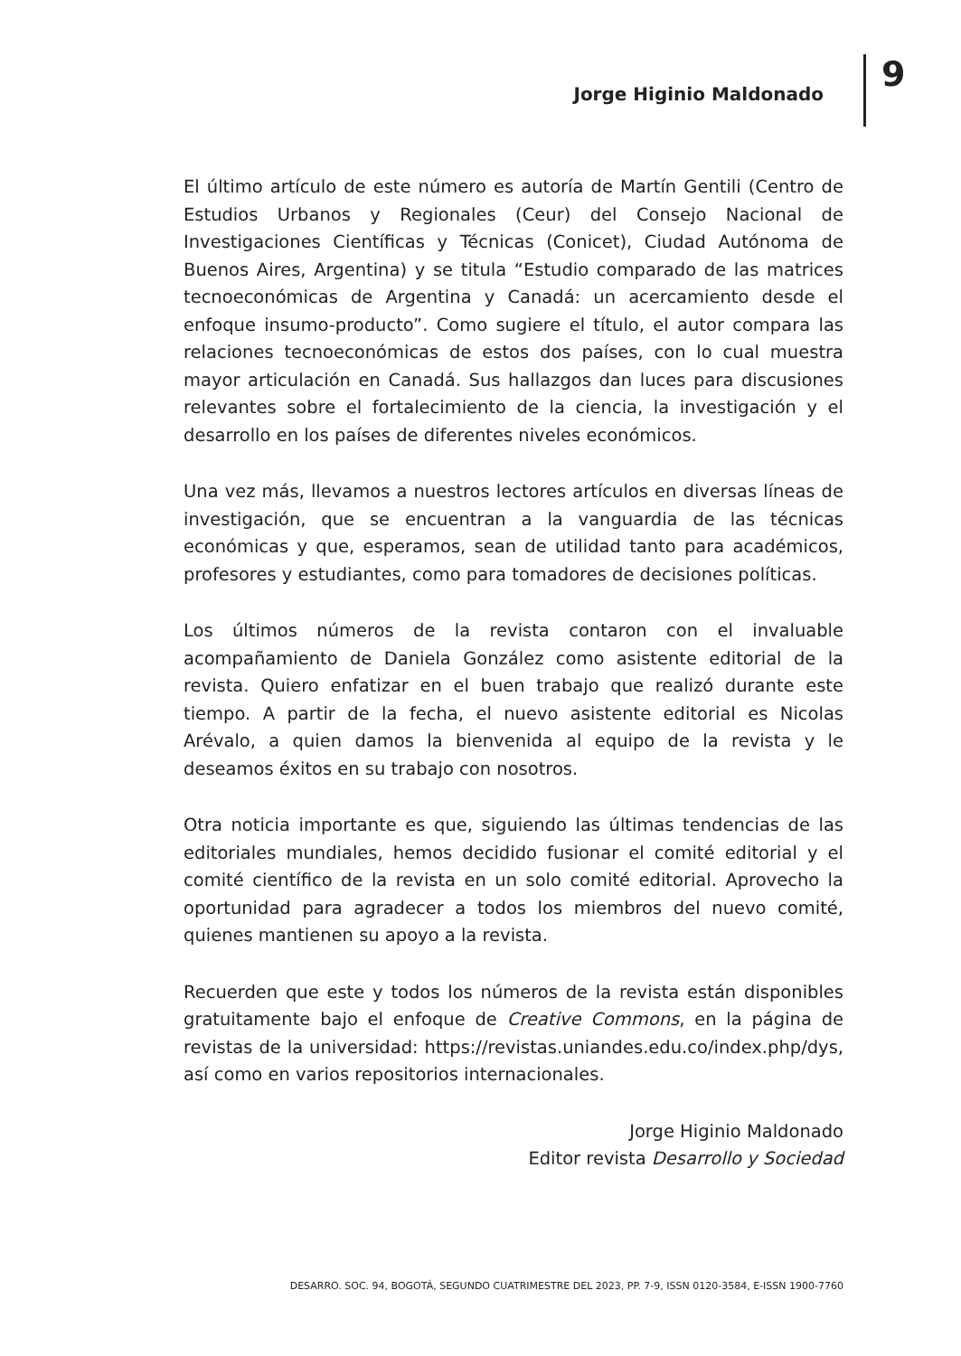Jorge Higinio Maldonado 9
El último artículo de este número es autoría de Martín Gentili (Centro de Estudios Urbanos y Regionales (Ceur) del Consejo Nacional de Investigaciones Científicas y Técnicas (Conicet), Ciudad Autónoma de Buenos Aires, Argentina) y se titula “Estudio comparado de las matrices tecnoeconómicas de Argentina y Canadá: un acercamiento desde el enfoque insumo-producto”. Como sugiere el título, el autor compara las relaciones tecnoeconómicas de estos dos países, con lo cual muestra mayor articulación en Canadá. Sus hallazgos dan luces para discusiones relevantes sobre el fortalecimiento de la ciencia, la investigación y el desarrollo en los países de diferentes niveles económicos.
Una vez más, llevamos a nuestros lectores artículos en diversas líneas de investigación, que se encuentran a la vanguardia de las técnicas económicas y que, esperamos, sean de utilidad tanto para académicos, profesores y estudiantes, como para tomadores de decisiones políticas.
Los últimos números de la revista contaron con el invaluable acompañamiento de Daniela González como asistente editorial de la revista. Quiero enfatizar en el buen trabajo que realizó durante este tiempo. A partir de la fecha, el nuevo asistente editorial es Nicolas Arévalo, a quien damos la bienvenida al equipo de la revista y le deseamos éxitos en su trabajo con nosotros.
Otra noticia importante es que, siguiendo las últimas tendencias de las editoriales mundiales, hemos decidido fusionar el comité editorial y el comité científico de la revista en un solo comité editorial. Aprovecho la oportunidad para agradecer a todos los miembros del nuevo comité, quienes mantienen su apoyo a la revista.
Recuerden que este y todos los números de la revista están disponibles gratuitamente bajo el enfoque de Creative Commons, en la página de revistas de la universidad: https://revistas.uniandes.edu.co/index.php/dys, así como en varios repositorios internacionales.
Jorge Higinio Maldonado
Editor revista Desarrollo y Sociedad
DESARRO. SOC. 94, BOGOTÁ, SEGUNDO CUATRIMESTRE DEL 2023, PP. 7-9, ISSN 0120-3584, E-ISSN 1900-7760